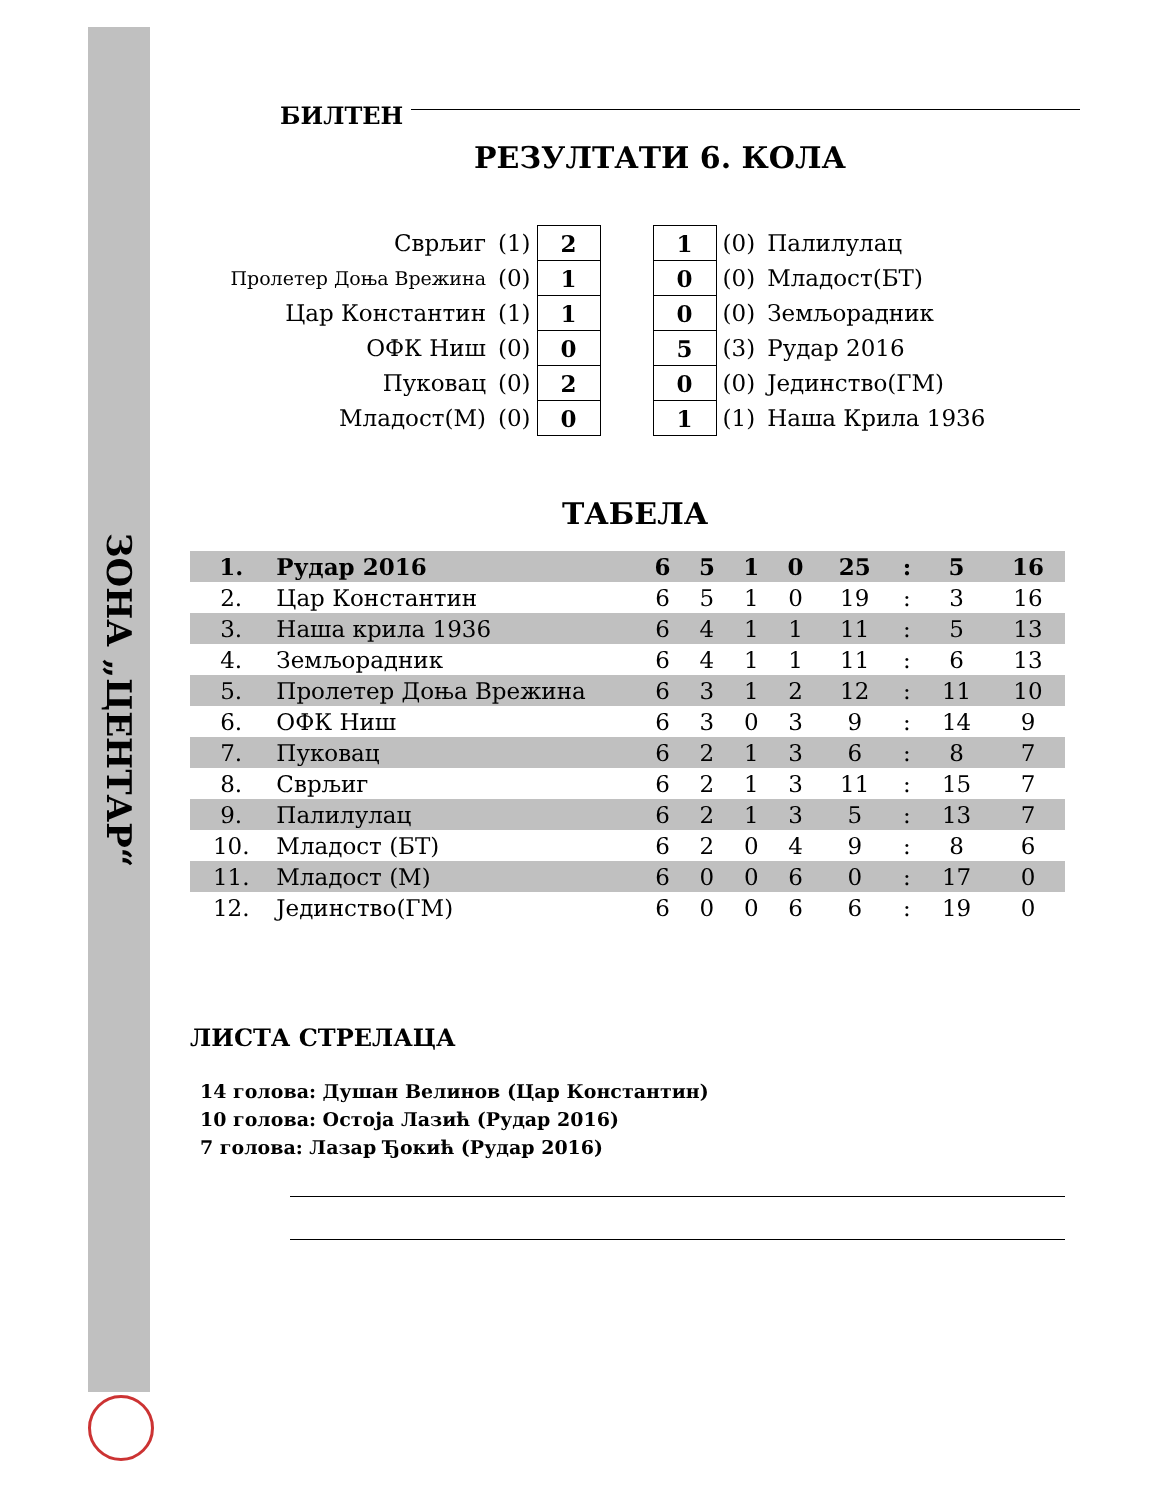ЗОНА „ЦЕНТАР“
БИЛТЕН
РЕЗУЛТАТИ 6. КОЛА
| Сврљиг | (1) | 2 | | 1 | (0) | Палилулац |
| Пролетер Доња Врежина | (0) | 1 | | 0 | (0) | Младост(БТ) |
| Цар Константин | (1) | 1 | | 0 | (0) | Земљорадник |
| ОФК Ниш | (0) | 0 | | 5 | (3) | Рудар 2016 |
| Пуковац | (0) | 2 | | 0 | (0) | Јединство(ГМ) |
| Младост(М) | (0) | 0 | | 1 | (1) | Наша Крила 1936 |
ТАБЕЛА
| 1. | Рудар 2016 | 6 | 5 | 1 | 0 | 25 | : | 5 | 16 |
| 2. | Цар Константин | 6 | 5 | 1 | 0 | 19 | : | 3 | 16 |
| 3. | Наша крила 1936 | 6 | 4 | 1 | 1 | 11 | : | 5 | 13 |
| 4. | Земљорадник | 6 | 4 | 1 | 1 | 11 | : | 6 | 13 |
| 5. | Пролетер Доња Врежина | 6 | 3 | 1 | 2 | 12 | : | 11 | 10 |
| 6. | ОФК Ниш | 6 | 3 | 0 | 3 | 9 | : | 14 | 9 |
| 7. | Пуковац | 6 | 2 | 1 | 3 | 6 | : | 8 | 7 |
| 8. | Сврљиг | 6 | 2 | 1 | 3 | 11 | : | 15 | 7 |
| 9. | Палилулац | 6 | 2 | 1 | 3 | 5 | : | 13 | 7 |
| 10. | Младост (БТ) | 6 | 2 | 0 | 4 | 9 | : | 8 | 6 |
| 11. | Младост (М) | 6 | 0 | 0 | 6 | 0 | : | 17 | 0 |
| 12. | Јединство(ГМ) | 6 | 0 | 0 | 6 | 6 | : | 19 | 0 |
ЛИСТА СТРЕЛАЦА
14 голова: Душан Велинов (Цар Константин)
10 голова: Остоја Лазић (Рудар 2016)
7 голова: Лазар Ђокић (Рудар 2016)